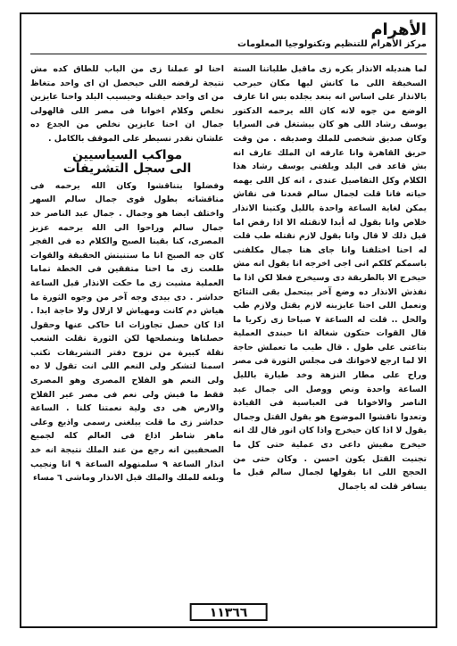الأهرام
مركز الأهرام للتنظيم وتكنولوجيا المعلومات
لما هنديله الانذار بكره زى ماقيل طلباتنا الستة السخيفة اللى ما كانش ليها مكان حيرحب بالانذار على اساس انه بنعد بجلده بس انا عارف الوضع من جوه لانه كان الله يرحمه الدكتور يوسف رشاد اللى هو كان بيشتغل فى السرايا وكان صديق شخصى للملك وصديقه . من وقت حريق القاهرة وانا عارفه ان الملك عارف انه بش قاعد فى البلد ويلفنى يوسف رشاد هذا الكلام وكل التفاصيل عندى ، انه كل اللى يهمه حياته فانا قلت لجمال سالم قعدنا فى نقاش يمكن لغاية الساعة واحدة بالليل وكتبنا الانذار خلاص وانا بقول له أبدا لانقتله الا اذا رفض اما قيل ذلك لا قال وانا بقول لازم نقتله طب قلت له احنا اختلفنا وانا جاى هنا جمال مكلفنى باسمكم كلكم انى اجى اخرجه انا بقول انه مش حيخرج الا بالطريقة دى وسيخرج فعلا لكن اذا ما نفذش الانذار ده وضع آخر بيتحمل بقى النتائج ونعمل اللى احنا عايزينه لازم يقتل ولازم طب والحل .. قلت له الساعة ٧ صباحا زى زكريا ما قال القوات حتكون شغالة انا حبندى العملية بتاعتى على طول . قال طيب ما تعملش حاجة الا لما ارجع لاخواتك فى مجلس الثورة فى مصر وراح على مطار النزهة وخد طيارة بالليل الساعة واحدة ونص ووصل الى جمال عبد الناصر والاخوانا فى العباسية فى القيادة وتعدوا ناقشوا الموضوع هو يقول القتل وجمال يقول لا اذا كان حيخرج واذا كان انور قال لك انه حيخرج مفيش داعى دى عملية حتى كل ما تجنبت القتل يكون احسن . وكان حتى من الحجج اللى انا بقولها لجمال سالم قبل ما يسافر قلت له ياجمال
احنا لو عملنا زى من الباب للطاق كده مش نتيجة لرفضه اللى حيحصل ان اى واحد متغاظ من اى واحد حيقتله وحيسيب البلد واحنا عايزين نخلص وكلام اخوانا فى مصر اللى قالهولى جمال ان احنا عايزين نخلص من الجدع ده علشان نقدر نسيطر على الموقف بالكامل .
مواكب السياسيين
الى سجل التشريفات
وفضلوا يتناقشوا وكان الله يرحمه فى مناقشاته بطول قوى جمال سالم السهر واختلف ايضا هو وجمال . جمال عبد الناصر خد جمال سالم وراحوا الى الله يرحمه عزيز المصرى، كنا بقينا الصبح والكلام ده فى الفجر كان جه الصبح انا ما ستنيتش الحقيقة والقوات طلعت زى ما احنا متفقين فى الخطة تماما العملية مشيت زى ما حكت الانذار قبل الساعة حداشر . دى بيدى وجه آخر من وجوه الثورة ما هياش دم كانت ومهياش لا ازلال ولا حاجة ابدا . اذا كان حصل تجاوزات انا حاكى عنها وحقول حصلناها وبنصلحها لكن الثورة نقلت الشعب نقلة كبيرة من نزوح دفتر التشريفات تكتب اسمنا لتشكر ولى النعم اللى انت تقول لا ده ولى النعم هو الفلاح المصرى وهو المصرى فقط ما فيش ولى نعم فى مصر غير الفلاح والارض هى دى ولية نعمتنا كلنا . الساعة حداشر زى ما قلت يبلغنى رسمى واذيع وعلى ماهر شاطر اذاع فى العالم كله لجميع الصحفيين انه رجع من عند الملك نتيجة انه خد انذار الساعة ٩ سلمنهوله الساعة ٩ انا ونجيب وبلغه للملك والملك قبل الانذار وماشى ٦ مساء
١١٣٦٦